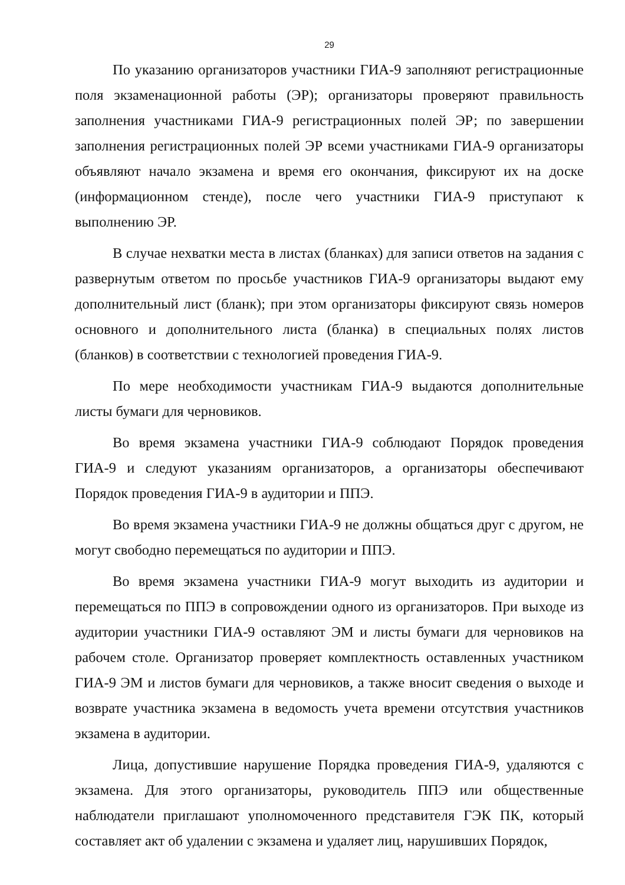29
По указанию организаторов участники ГИА-9 заполняют регистрационные поля экзаменационной работы (ЭР); организаторы проверяют правильность заполнения участниками ГИА-9 регистрационных полей ЭР; по завершении заполнения регистрационных полей ЭР всеми участниками ГИА-9 организаторы объявляют начало экзамена и время его окончания, фиксируют их на доске (информационном стенде), после чего участники ГИА-9 приступают к выполнению ЭР.
В случае нехватки места в листах (бланках) для записи ответов на задания с развернутым ответом по просьбе участников ГИА-9 организаторы выдают ему дополнительный лист (бланк); при этом организаторы фиксируют связь номеров основного и дополнительного листа (бланка) в специальных полях листов (бланков) в соответствии с технологией проведения ГИА-9.
По мере необходимости участникам ГИА-9 выдаются дополнительные листы бумаги для черновиков.
Во время экзамена участники ГИА-9 соблюдают Порядок проведения ГИА-9 и следуют указаниям организаторов, а организаторы обеспечивают Порядок проведения ГИА-9 в аудитории и ППЭ.
Во время экзамена участники ГИА-9 не должны общаться друг с другом, не могут свободно перемещаться по аудитории и ППЭ.
Во время экзамена участники ГИА-9 могут выходить из аудитории и перемещаться по ППЭ в сопровождении одного из организаторов. При выходе из аудитории участники ГИА-9 оставляют ЭМ и листы бумаги для черновиков на рабочем столе. Организатор проверяет комплектность оставленных участником ГИА-9 ЭМ и листов бумаги для черновиков, а также вносит сведения о выходе и возврате участника экзамена в ведомость учета времени отсутствия участников экзамена в аудитории.
Лица, допустившие нарушение Порядка проведения ГИА-9, удаляются с экзамена. Для этого организаторы, руководитель ППЭ или общественные наблюдатели приглашают уполномоченного представителя ГЭК ПК, который составляет акт об удалении с экзамена и удаляет лиц, нарушивших Порядок,